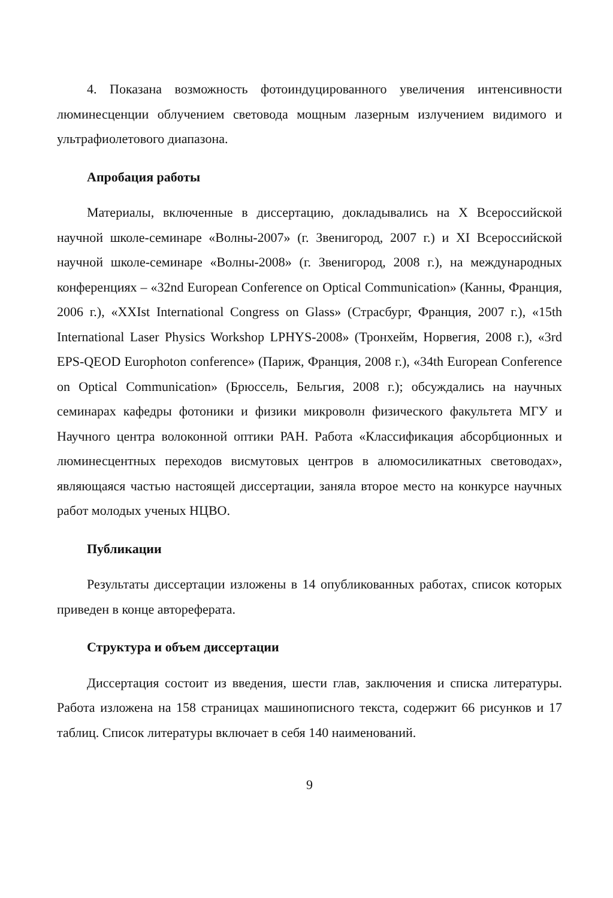4. Показана возможность фотоиндуцированного увеличения интенсивности люминесценции облучением световода мощным лазерным излучением видимого и ультрафиолетового диапазона.
Апробация работы
Материалы, включенные в диссертацию, докладывались на X Всероссийской научной школе-семинаре «Волны-2007» (г. Звенигород, 2007 г.) и XI Всероссийской научной школе-семинаре «Волны-2008» (г. Звенигород, 2008 г.), на международных конференциях – «32nd European Conference on Optical Communication» (Канны, Франция, 2006 г.), «XXIst International Congress on Glass» (Страсбург, Франция, 2007 г.), «15th International Laser Physics Workshop LPHYS-2008» (Тронхейм, Норвегия, 2008 г.), «3rd EPS-QEOD Europhoton conference» (Париж, Франция, 2008 г.), «34th European Conference on Optical Communication» (Брюссель, Бельгия, 2008 г.); обсуждались на научных семинарах кафедры фотоники и физики микроволн физического факультета МГУ и Научного центра волоконной оптики РАН. Работа «Классификация абсорбционных и люминесцентных переходов висмутовых центров в алюмосиликатных световодах», являющаяся частью настоящей диссертации, заняла второе место на конкурсе научных работ молодых ученых НЦВО.
Публикации
Результаты диссертации изложены в 14 опубликованных работах, список которых приведен в конце автореферата.
Структура и объем диссертации
Диссертация состоит из введения, шести глав, заключения и списка литературы. Работа изложена на 158 страницах машинописного текста, содержит 66 рисунков и 17 таблиц. Список литературы включает в себя 140 наименований.
9